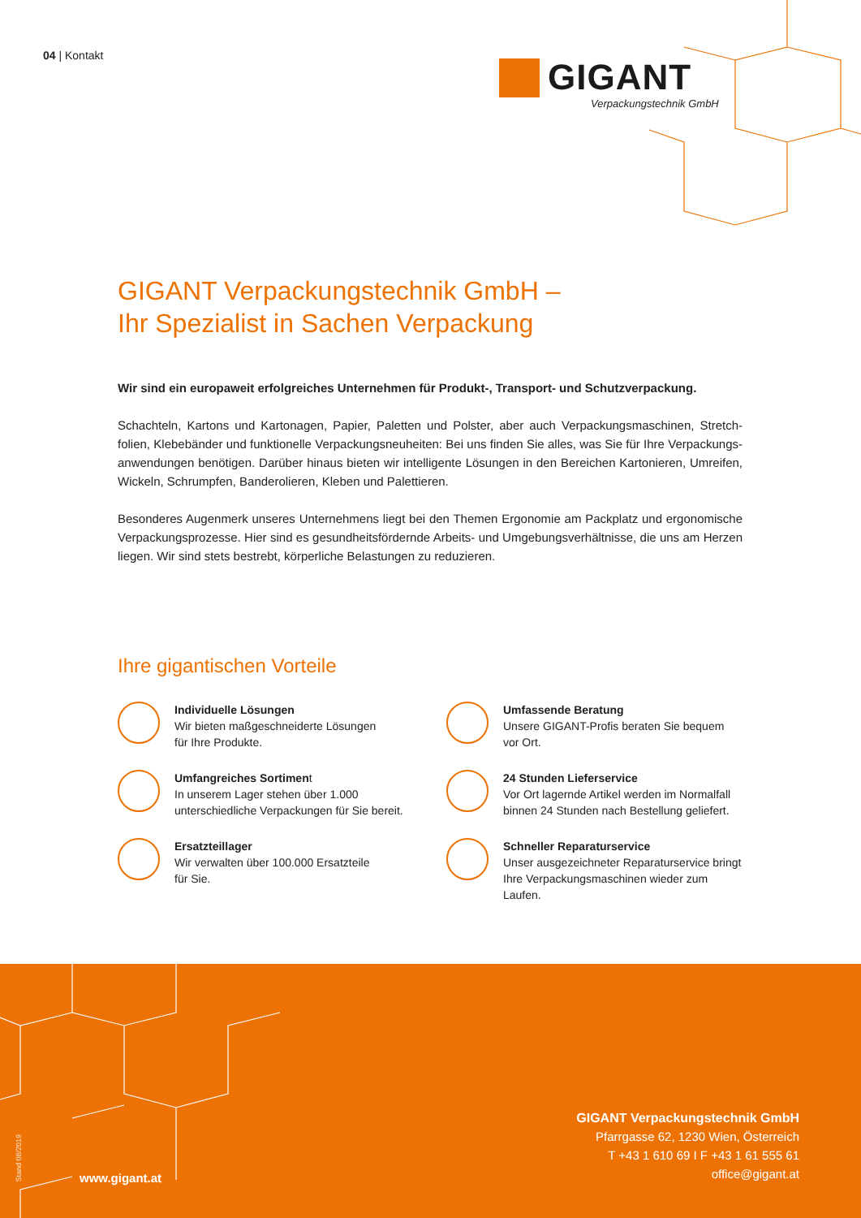04 | Kontakt
GIGANT
Verpackungstechnik GmbH
GIGANT Verpackungstechnik GmbH –
Ihr Spezialist in Sachen Verpackung
Wir sind ein europaweit erfolgreiches Unternehmen für Produkt-, Transport- und Schutzverpackung.
Schachteln, Kartons und Kartonagen, Papier, Paletten und Polster, aber auch Verpackungsmaschinen, Stretch­folien, Klebebänder und funktionelle Verpackungsneuheiten: Bei uns finden Sie alles, was Sie für Ihre Verpackungs­anwendungen benötigen. Darüber hinaus bieten wir intelligente Lösungen in den Bereichen Kartonieren, Umreifen, Wickeln, Schrumpfen, Banderolieren, Kleben und Palettieren.
Besonderes Augenmerk unseres Unternehmens liegt bei den Themen Ergonomie am Packplatz und ergonomische Verpackungsprozesse. Hier sind es gesundheitsfördernde Arbeits- und Umgebungsverhältnisse, die uns am Herzen liegen. Wir sind stets bestrebt, körperliche Belastungen zu reduzieren.
Ihre gigantischen Vorteile
Individuelle Lösungen
Wir bieten maßgeschneiderte Lösungen
für Ihre Produkte.
Umfassende Beratung
Unsere GIGANT-Profis beraten Sie bequem
vor Ort.
Umfangreiches Sortiment
In unserem Lager stehen über 1.000
unterschiedliche Verpackungen für Sie bereit.
24 Stunden Lieferservice
Vor Ort lagernde Artikel werden im Normalfall
binnen 24 Stunden nach Bestellung geliefert.
Ersatzteillager
Wir verwalten über 100.000 Ersatzteile
für Sie.
Schneller Reparaturservice
Unser ausgezeichneter Reparaturservice bringt
Ihre Verpackungsmaschinen wieder zum Laufen.
Stand 08/2019
www.gigant.at
GIGANT Verpackungstechnik GmbH
Pfarrgasse 62, 1230 Wien, Österreich
T +43 1 610 69 I F +43 1 61 555 61
office@gigant.at